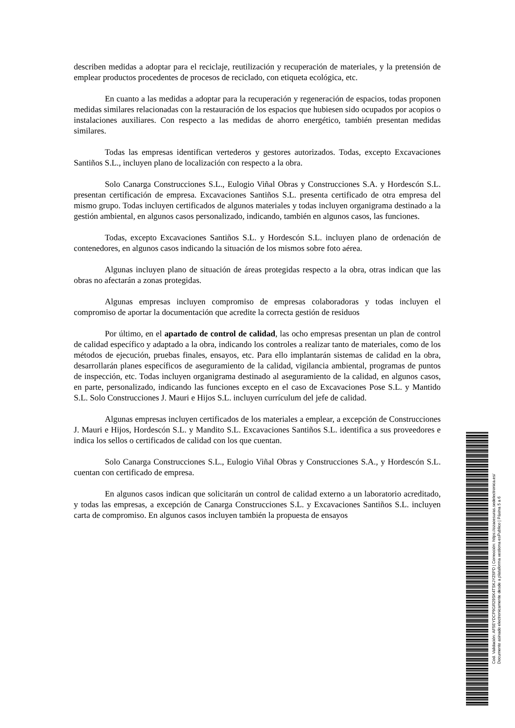describen medidas a adoptar para el reciclaje, reutilización y recuperación de materiales, y la pretensión de emplear productos procedentes de procesos de reciclado, con etiqueta ecológica, etc.
En cuanto a las medidas a adoptar para la recuperación y regeneración de espacios, todas proponen medidas similares relacionadas con la restauración de los espacios que hubiesen sido ocupados por acopios o instalaciones auxiliares. Con respecto a las medidas de ahorro energético, también presentan medidas similares.
Todas las empresas identifican vertederos y gestores autorizados. Todas, excepto Excavaciones Santiños S.L., incluyen plano de localización con respecto a la obra.
Solo Canarga Construcciones S.L., Eulogio Viñal Obras y Construcciones S.A. y Hordescón S.L. presentan certificación de empresa. Excavaciones Santiños S.L. presenta certificado de otra empresa del mismo grupo. Todas incluyen certificados de algunos materiales y todas incluyen organigrama destinado a la gestión ambiental, en algunos casos personalizado, indicando, también en algunos casos, las funciones.
Todas, excepto Excavaciones Santiños S.L. y Hordescón S.L. incluyen plano de ordenación de contenedores, en algunos casos indicando la situación de los mismos sobre foto aérea.
Algunas incluyen plano de situación de áreas protegidas respecto a la obra, otras indican que las obras no afectarán a zonas protegidas.
Algunas empresas incluyen compromiso de empresas colaboradoras y todas incluyen el compromiso de aportar la documentación que acredite la correcta gestión de residuos
Por último, en el apartado de control de calidad, las ocho empresas presentan un plan de control de calidad específico y adaptado a la obra, indicando los controles a realizar tanto de materiales, como de los métodos de ejecución, pruebas finales, ensayos, etc. Para ello implantarán sistemas de calidad en la obra, desarrollarán planes específicos de aseguramiento de la calidad, vigilancia ambiental, programas de puntos de inspección, etc. Todas incluyen organigrama destinado al aseguramiento de la calidad, en algunos casos, en parte, personalizado, indicando las funciones excepto en el caso de Excavaciones Pose S.L. y Mantido S.L. Solo Construcciones J. Mauri e Hijos S.L. incluyen currículum del jefe de calidad.
Algunas empresas incluyen certificados de los materiales a emplear, a excepción de Construcciones J. Mauri e Hijos, Hordescón S.L. y Mandito S.L. Excavaciones Santiños S.L. identifica a sus proveedores e indica los sellos o certificados de calidad con los que cuentan.
Solo Canarga Construcciones S.L., Eulogio Viñal Obras y Construcciones S.A., y Hordescón S.L. cuentan con certificado de empresa.
En algunos casos indican que solicitarán un control de calidad externo a un laboratorio acreditado, y todas las empresas, a excepción de Canarga Construcciones S.L. y Excavaciones Santiños S.L. incluyen carta de compromiso. En algunos casos incluyen también la propuesta de ensayos
Cod. Validación: AF5EYDCP9GR29SK4TSKJYZ6PD | Corrección: https://ozacesuras.sedelectronica.es/
Documento asinado electronicamente desde a plataforma xestiona esPublico | Páxina 5 a 6